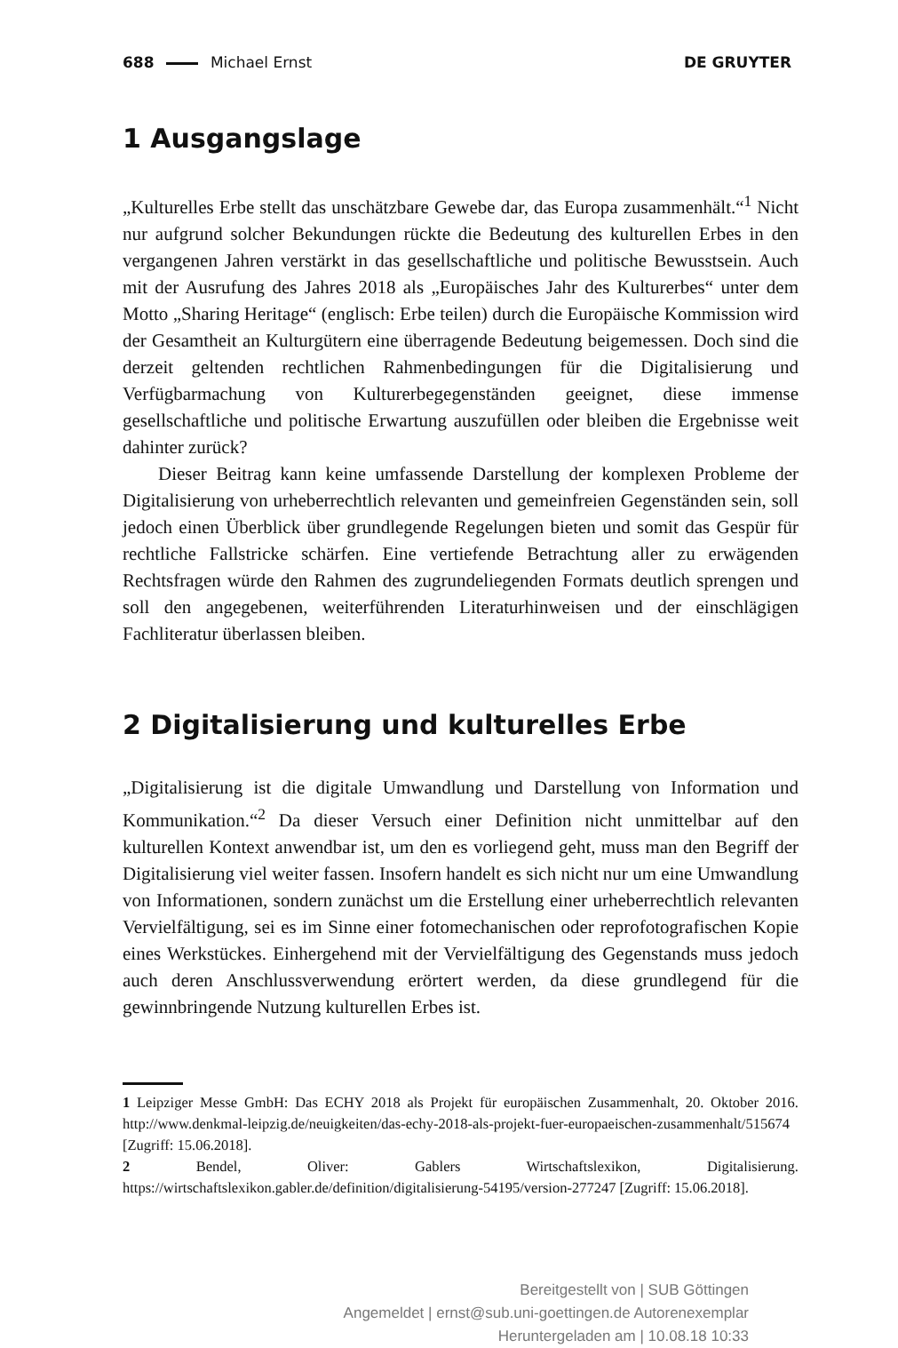688 Michael Ernst DE GRUYTER
1 Ausgangslage
„Kulturelles Erbe stellt das unschätzbare Gewebe dar, das Europa zusammenhält.“<sup>1</sup> Nicht nur aufgrund solcher Bekundungen rückte die Bedeutung des kulturellen Erbes in den vergangenen Jahren verstärkt in das gesellschaftliche und politische Bewusstsein. Auch mit der Ausrufung des Jahres 2018 als „Europäisches Jahr des Kulturerbes“ unter dem Motto „Sharing Heritage“ (englisch: Erbe teilen) durch die Europäische Kommission wird der Gesamtheit an Kulturgütern eine überragende Bedeutung beigemessen. Doch sind die derzeit geltenden rechtlichen Rahmenbedingungen für die Digitalisierung und Verfügbarmachung von Kulturerbegegenständen geeignet, diese immense gesellschaftliche und politische Erwartung auszufüllen oder bleiben die Ergebnisse weit dahinter zurück?
Dieser Beitrag kann keine umfassende Darstellung der komplexen Probleme der Digitalisierung von urheberrechtlich relevanten und gemeinfreien Gegenständen sein, soll jedoch einen Überblick über grundlegende Regelungen bieten und somit das Gespür für rechtliche Fallstricke schärfen. Eine vertiefende Betrachtung aller zu erwägenden Rechtsfragen würde den Rahmen des zugrundeliegenden Formats deutlich sprengen und soll den angegebenen, weiterführenden Literaturhinweisen und der einschlägigen Fachliteratur überlassen bleiben.
2 Digitalisierung und kulturelles Erbe
„Digitalisierung ist die digitale Umwandlung und Darstellung von Information und Kommunikation.“<sup>2</sup> Da dieser Versuch einer Definition nicht unmittelbar auf den kulturellen Kontext anwendbar ist, um den es vorliegend geht, muss man den Begriff der Digitalisierung viel weiter fassen. Insofern handelt es sich nicht nur um eine Umwandlung von Informationen, sondern zunächst um die Erstellung einer urheberrechtlich relevanten Vervielfältigung, sei es im Sinne einer fotomechanischen oder reprofotografischen Kopie eines Werkstückes. Einhergehend mit der Vervielfältigung des Gegenstands muss jedoch auch deren Anschlussverwendung erörtert werden, da diese grundlegend für die gewinnbringende Nutzung kulturellen Erbes ist.
1 Leipziger Messe GmbH: Das ECHY 2018 als Projekt für europäischen Zusammenhalt, 20. Oktober 2016. http://www.denkmal-leipzig.de/neuigkeiten/das-echy-2018-als-projekt-fuer-europaeischen-zusammenhalt/515674 [Zugriff: 15.06.2018].
2 Bendel, Oliver: Gablers Wirtschaftslexikon, Digitalisierung. https://wirtschaftslexikon.gabler.de/definition/digitalisierung-54195/version-277247 [Zugriff: 15.06.2018].
Bereitgestellt von | SUB Göttingen
Angemeldet | ernst@sub.uni-goettingen.de Autorenexemplar
Heruntergeladen am | 10.08.18 10:33